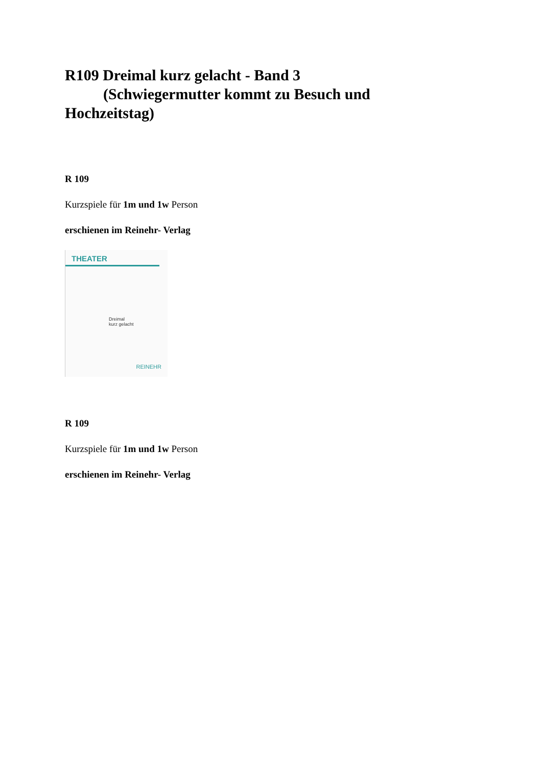R109 Dreimal kurz gelacht - Band 3
(Schwiegermutter kommt zu Besuch und Hochzeitstag)
R 109
Kurzspiele für 1m und 1w Person
erschienen im Reinehr- Verlag
THEATER
Dreimal
kurz gelacht
REINEHR
R 109
Kurzspiele für 1m und 1w Person
erschienen im Reinehr- Verlag